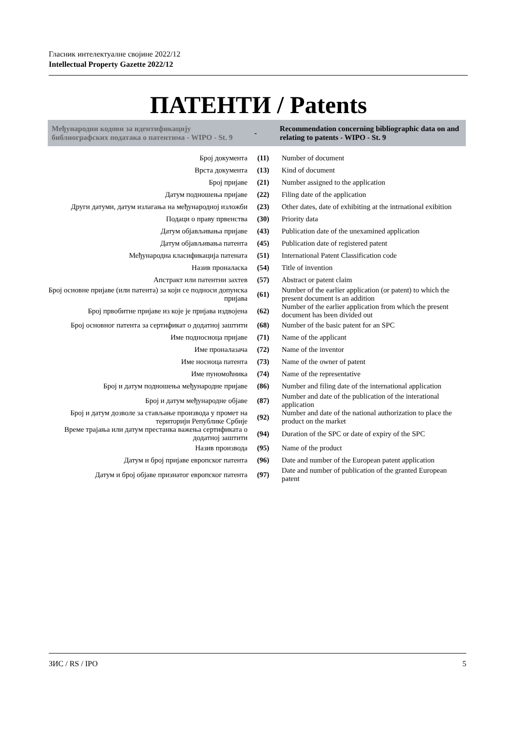Гласник интелектуалне својине 2022/12
Intellectual Property Gazette 2022/12
ПАТЕНТИ / Patents
| Међународни кодови за идентификацију библиографских података о патентима - WIPO - St. 9 | - | Recommendation concerning bibliographic data on and relating to patents - WIPO - St. 9 |
| --- | --- | --- |
| Број документа | (11) | Number of document |
| Врста документа | (13) | Kind of document |
| Број пријаве | (21) | Number assigned to the application |
| Датум подношења пријаве | (22) | Filing date of the application |
| Други датуми, датум излагања на међународној изложби | (23) | Other dates, date of exhibiting at the intrnational exibition |
| Подаци о праву првенства | (30) | Priority data |
| Датум објављивања пријаве | (43) | Publication date of the unexamined application |
| Датум објављивања патента | (45) | Publication date of registered patent |
| Међународна класификација патената | (51) | International Patent Classification code |
| Назив проналаска | (54) | Title of invention |
| Апстракт или патентни захтев | (57) | Abstract or patent claim |
| Број основне пријаве (или патента) за који се подноси допунска пријава | (61) | Number of the earlier application (or patent) to which the present document is an addition |
| Број првобитне пријаве из које је пријава издвојена | (62) | Number of the earlier application from which the present document has been divided out |
| Број основног патента за сертификат о додатној заштити | (68) | Number of the basic patent for an SPC |
| Име подносиоца пријаве | (71) | Name of the applicant |
| Име проналазача | (72) | Name of the inventor |
| Име носиоца патента | (73) | Name of the owner of patent |
| Име пуномоћника | (74) | Name of the representative |
| Број и датум подношења међународне пријаве | (86) | Number and filing date of the international application |
| Број и датум међународне објаве | (87) | Number and date of the publication of the interational application |
| Број и датум дозволе за стављање производа у промет на територији Републике Србије | (92) | Number and date of the national authorization to place the product on the market |
| Време трајања или датум престанка важења сертификата о додатној заштити | (94) | Duration of the SPC or date of expiry of the SPC |
| Назив производа | (95) | Name of the product |
| Датум и број пријаве европског патента | (96) | Date and number of the European patent application |
| Датум и број објаве признатог европског патента | (97) | Date and number of publication of the granted European patent |
ЗИС / RS / IPO 5